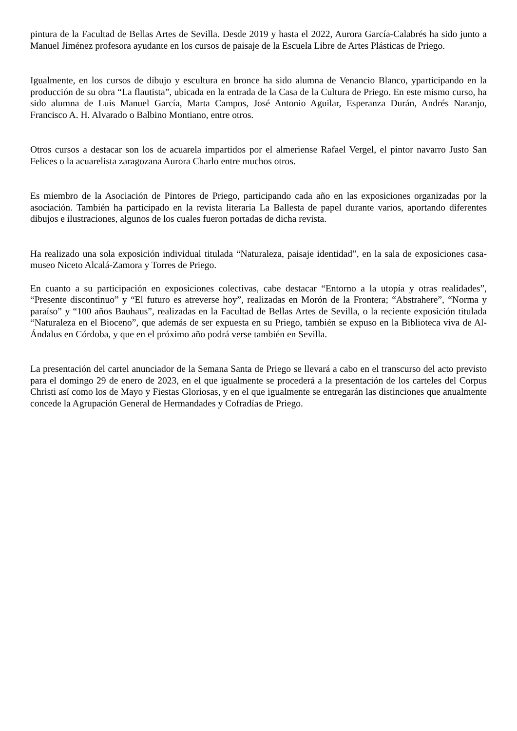pintura de la Facultad de Bellas Artes de Sevilla. Desde 2019 y hasta el 2022, Aurora García-Calabrés ha sido junto a Manuel Jiménez profesora ayudante en los cursos de paisaje de la Escuela Libre de Artes Plásticas de Priego.
Igualmente, en los cursos de dibujo y escultura en bronce ha sido alumna de Venancio Blanco, yparticipando en la producción de su obra “La flautista”, ubicada en la entrada de la Casa de la Cultura de Priego. En este mismo curso, ha sido alumna de Luis Manuel García, Marta Campos, José Antonio Aguilar, Esperanza Durán, Andrés Naranjo, Francisco A. H. Alvarado o Balbino Montiano, entre otros.
Otros cursos a destacar son los de acuarela impartidos por el almeriense Rafael Vergel, el pintor navarro Justo San Felices o la acuarelista zaragozana Aurora Charlo entre muchos otros.
Es miembro de la Asociación de Pintores de Priego, participando cada año en las exposiciones organizadas por la asociación. También ha participado en la revista literaria La Ballesta de papel durante varios, aportando diferentes dibujos e ilustraciones, algunos de los cuales fueron portadas de dicha revista.
Ha realizado una sola exposición individual titulada “Naturaleza, paisaje identidad”, en la sala de exposiciones casa-museo Niceto Alcalá-Zamora y Torres de Priego.
En cuanto a su participación en exposiciones colectivas, cabe destacar “Entorno a la utopía y otras realidades”, “Presente discontinuo” y “El futuro es atreverse hoy”, realizadas en Morón de la Frontera; “Abstrahere”, “Norma y paraíso” y “100 años Bauhaus”, realizadas en la Facultad de Bellas Artes de Sevilla, o la reciente exposición titulada “Naturaleza en el Bioceno”, que además de ser expuesta en su Priego, también se expuso en la Biblioteca viva de Al-Ándalus en Córdoba, y que en el próximo año podrá verse también en Sevilla.
La presentación del cartel anunciador de la Semana Santa de Priego se llevará a cabo en el transcurso del acto previsto para el domingo 29 de enero de 2023, en el que igualmente se procederá a la presentación de los carteles del Corpus Christi así como los de Mayo y Fiestas Gloriosas, y en el que igualmente se entregarán las distinciones que anualmente concede la Agrupación General de Hermandades y Cofradías de Priego.